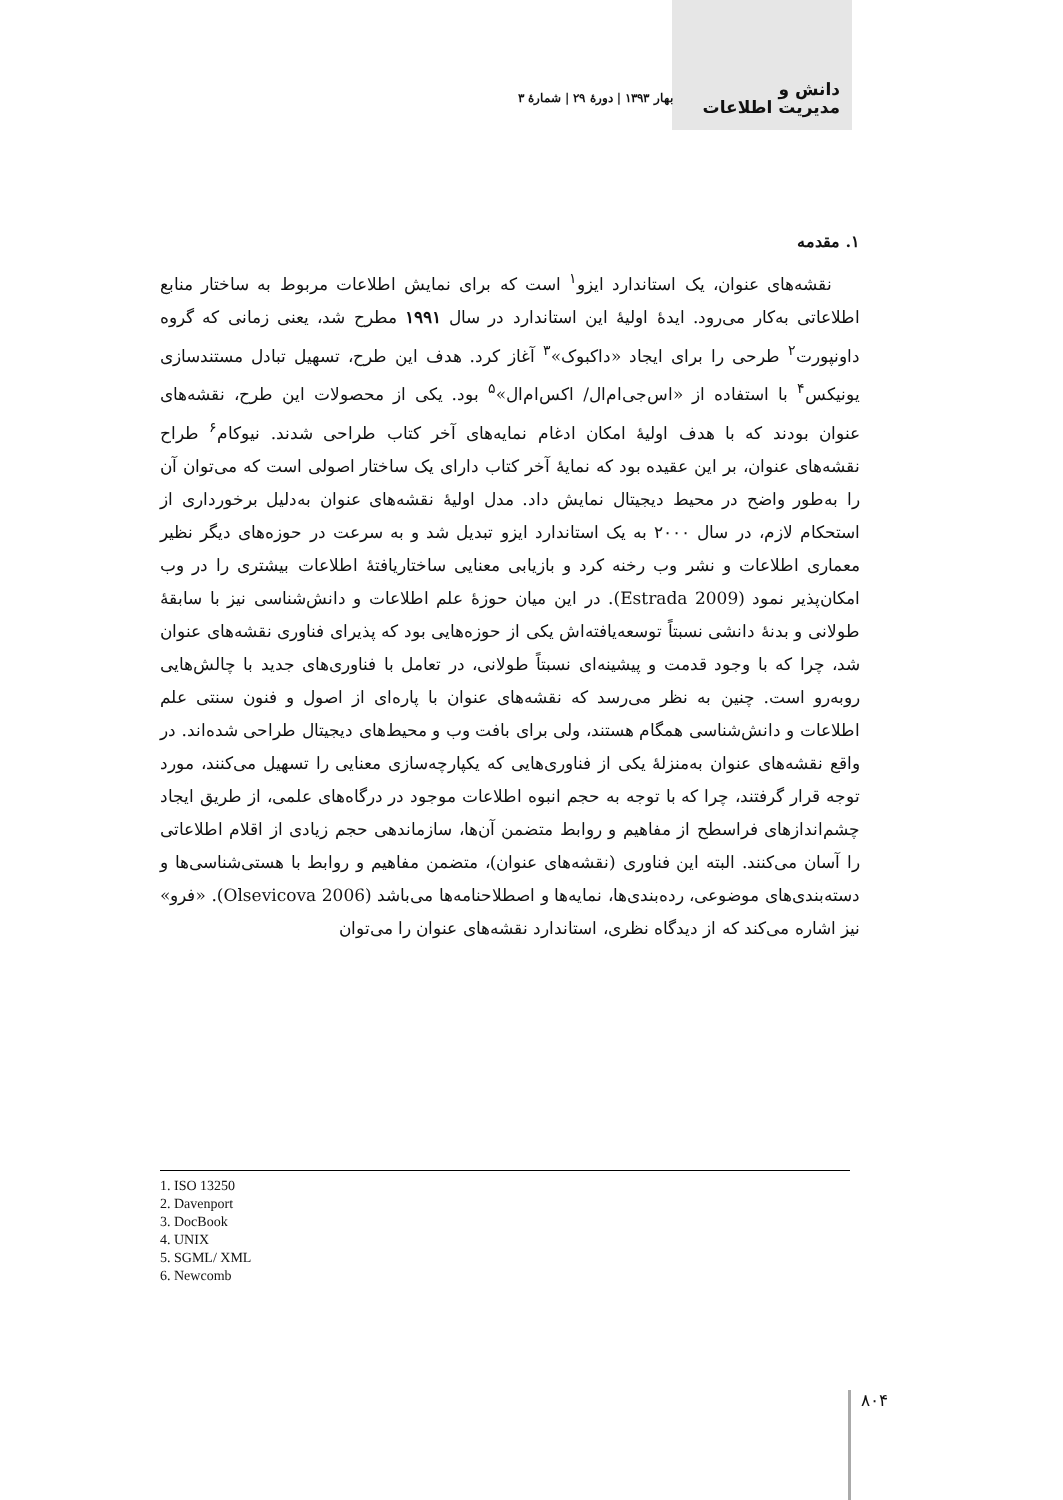دانش و
مدیریت اطلاعات
بهار ۱۳۹۳ | دورهٔ ۲۹ | شمارهٔ ۳
۱. مقدمه
نقشه‌های عنوان، یک استاندارد ایزو<sup>۱</sup> است که برای نمایش اطلاعات مربوط به ساختار منابع اطلاعاتی به‌کار می‌رود. ایدهٔ اولیهٔ این استاندارد در سال ۱۹۹۱ مطرح شد، یعنی زمانی که گروه داونپورت<sup>۲</sup> طرحی را برای ایجاد «داکبوک»<sup>۳</sup> آغاز کرد. هدف این طرح، تسهیل تبادل مستندسازی یونیکس<sup>۴</sup> با استفاده از «اس‌جی‌ام‌ال/ اکس‌ام‌ال»<sup>۵</sup> بود. یکی از محصولات این طرح، نقشه‌های عنوان بودند که با هدف اولیهٔ امکان ادغام نمایه‌های آخر کتاب طراحی شدند. نیوکام<sup>۶</sup> طراح نقشه‌های عنوان، بر این عقیده بود که نمایهٔ آخر کتاب دارای یک ساختار اصولی است که می‌توان آن را به‌طور واضح در محیط دیجیتال نمایش داد. مدل اولیهٔ نقشه‌های عنوان به‌دلیل برخورداری از استحکام لازم، در سال ۲۰۰۰ به یک استاندارد ایزو تبدیل شد و به سرعت در حوزه‌های دیگر نظیر معماری اطلاعات و نشر وب رخنه کرد و بازیابی معنایی ساختاریافتهٔ اطلاعات بیشتری را در وب امکان‌پذیر نمود (Estrada 2009). در این میان حوزهٔ علم اطلاعات و دانش‌شناسی نیز با سابقهٔ طولانی و بدنهٔ دانشی نسبتاً توسعه‌یافته‌اش یکی از حوزه‌هایی بود که پذیرای فناوری نقشه‌های عنوان شد، چرا که با وجود قدمت و پیشینه‌ای نسبتاً طولانی، در تعامل با فناوری‌های جدید با چالش‌هایی روبه‌رو است. چنین به نظر می‌رسد که نقشه‌های عنوان با پاره‌ای از اصول و فنون سنتی علم اطلاعات و دانش‌شناسی همگام هستند، ولی برای بافت وب و محیط‌های دیجیتال طراحی شده‌اند. در واقع نقشه‌های عنوان به‌منزلهٔ یکی از فناوری‌هایی که یکپارچه‌سازی معنایی را تسهیل می‌کنند، مورد توجه قرار گرفتند، چرا که با توجه به حجم انبوه اطلاعات موجود در درگاه‌های علمی، از طریق ایجاد چشم‌اندازهای فراسطح از مفاهیم و روابط متضمن آن‌ها، سازماندهی حجم زیادی از اقلام اطلاعاتی را آسان می‌کنند. البته این فناوری (نقشه‌های عنوان)، متضمن مفاهیم و روابط با هستی‌شناسی‌ها و دسته‌بندی‌های موضوعی، رده‌بندی‌ها، نمایه‌ها و اصطلاحنامه‌ها می‌باشد (Olsevicova 2006). «فرو» نیز اشاره می‌کند که از دیدگاه نظری، استاندارد نقشه‌های عنوان را می‌توان
1. ISO 13250
2. Davenport
3. DocBook
4. UNIX
5. SGML/ XML
6. Newcomb
۸۰۴